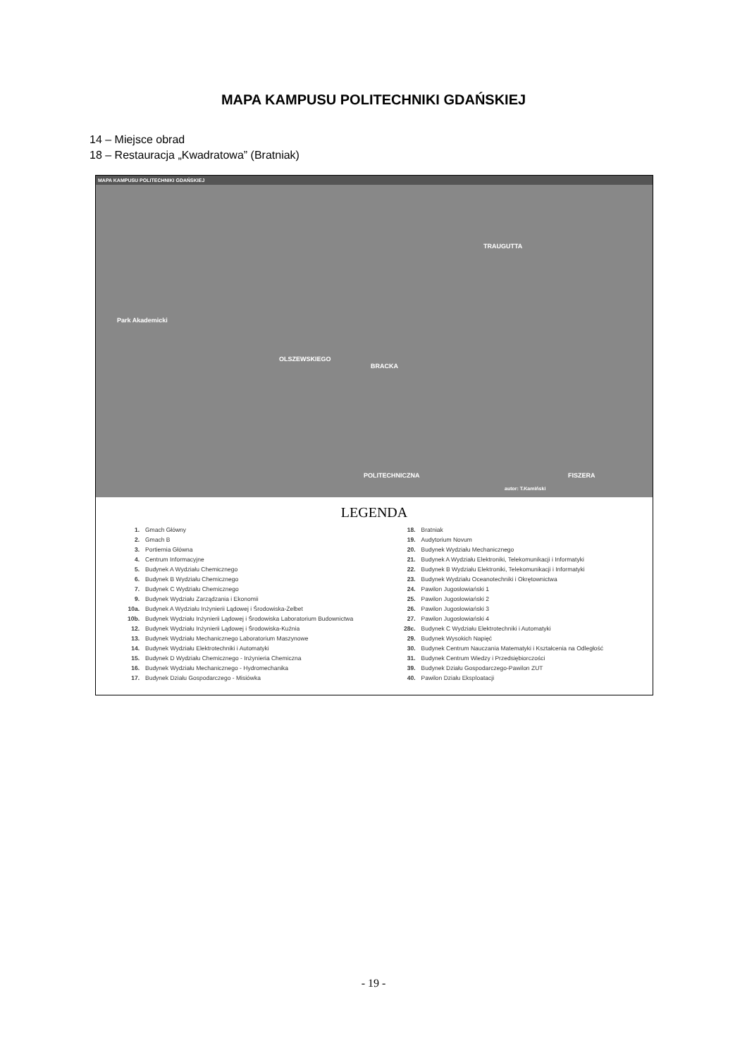MAPA KAMPUSU POLITECHNIKI GDAŃSKIEJ
14 – Miejsce obrad
18 – Restauracja „Kwadratowa” (Bratniak)
MAPA KAMPUSU POLITECHNIKI GDAŃSKIEJ
Park Akademicki
TRAUGUTTA
BRACKA
OLSZEWSKIEGO
POLITECHNICZNA FISZERA
autor: T.Kamiński
LEGENDA
| 1. | Gmach Główny | 18. | Bratniak |
| 2. | Gmach B | 19. | Audytorium Novum |
| 3. | Portiernia Główna | 20. | Budynek Wydziału Mechanicznego |
| 4. | Centrum Informacyjne | 21. | Budynek A Wydziału Elektroniki, Telekomunikacji i Informatyki |
| 5. | Budynek A Wydziału Chemicznego | 22. | Budynek B Wydziału Elektroniki, Telekomunikacji i Informatyki |
| 6. | Budynek B Wydziału Chemicznego | 23. | Budynek Wydziału Oceanotechniki i Okrętownictwa |
| 7. | Budynek C Wydziału Chemicznego | 24. | Pawilon Jugosłowiański 1 |
| 9. | Budynek Wydziału Zarządzania i Ekonomii | 25. | Pawilon Jugosłowiański 2 |
| 10a. | Budynek A Wydziału Inżynierii Lądowej i Środowiska-Żelbet | 26. | Pawilon Jugosłowiański 3 |
| 10b. | Budynek Wydziału Inżynierii Lądowej i Środowiska Laboratorium Budownictwa | 27. | Pawilon Jugosłowiański 4 |
| 12. | Budynek Wydziału Inżynierii Lądowej i Środowiska-Kuźnia | 28c. | Budynek C Wydziału Elektrotechniki i Automatyki |
| 13. | Budynek Wydziału Mechanicznego Laboratorium Maszynowe | 29. | Budynek Wysokich Napięć |
| 14. | Budynek Wydziału Elektrotechniki i Automatyki | 30. | Budynek Centrum Nauczania Matematyki i Kształcenia na Odległość |
| 15. | Budynek D Wydziału Chemicznego - Inżynieria Chemiczna | 31. | Budynek Centrum Wiedzy i Przedsiębiorczości |
| 16. | Budynek Wydziału Mechanicznego - Hydromechanika | 39. | Budynek Działu Gospodarczego-Pawilon ZUT |
| 17. | Budynek Działu Gospodarczego - Misiówka | 40. | Pawilon Działu Eksploatacji |
- 19 -